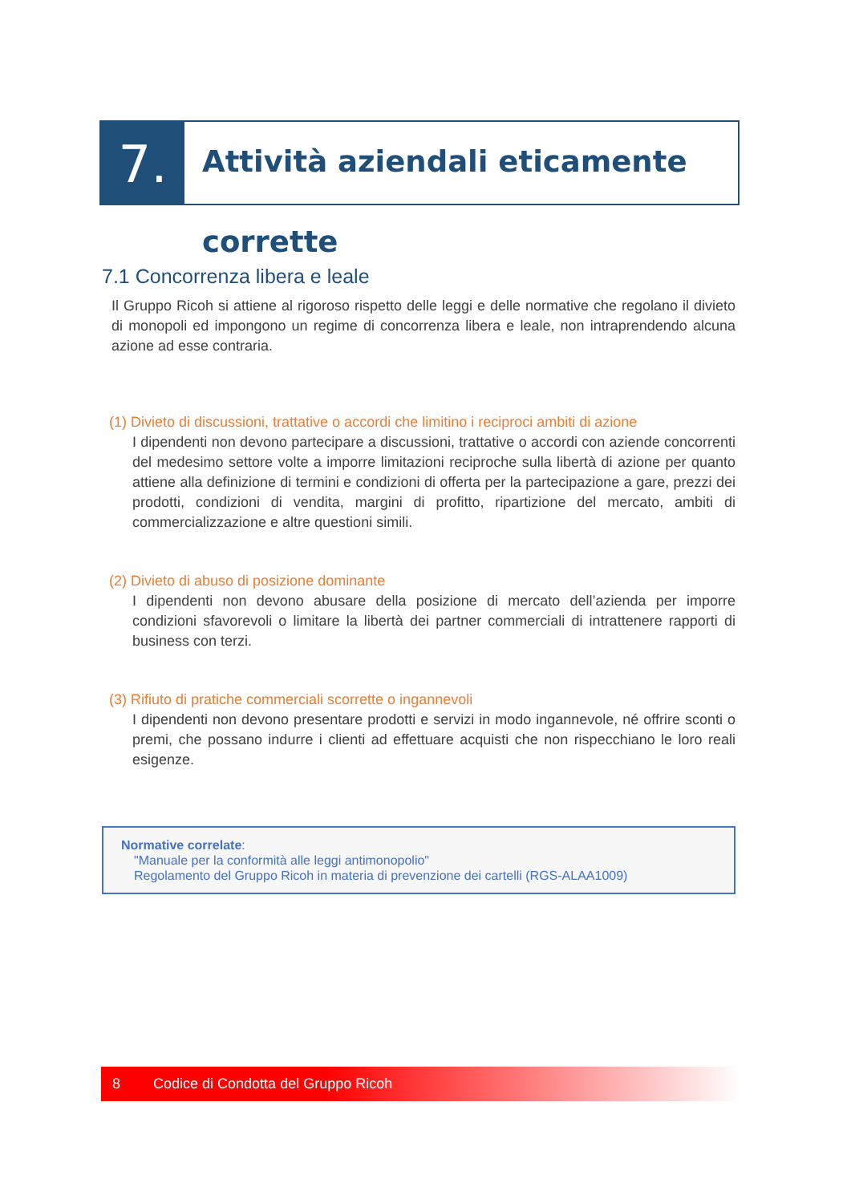7.
Attività aziendali eticamente corrette
7.1 Concorrenza libera e leale
Il Gruppo Ricoh si attiene al rigoroso rispetto delle leggi e delle normative che regolano il divieto di monopoli ed impongono un regime di concorrenza libera e leale, non intraprendendo alcuna azione ad esse contraria.
(1) Divieto di discussioni, trattative o accordi che limitino i reciproci ambiti di azione
I dipendenti non devono partecipare a discussioni, trattative o accordi con aziende concorrenti del medesimo settore volte a imporre limitazioni reciproche sulla libertà di azione per quanto attiene alla definizione di termini e condizioni di offerta per la partecipazione a gare, prezzi dei prodotti, condizioni di vendita, margini di profitto, ripartizione del mercato, ambiti di commercializzazione e altre questioni simili.
(2) Divieto di abuso di posizione dominante
I dipendenti non devono abusare della posizione di mercato dell’azienda per imporre condizioni sfavorevoli o limitare la libertà dei partner commerciali di intrattenere rapporti di business con terzi.
(3) Rifiuto di pratiche commerciali scorrette o ingannevoli
I dipendenti non devono presentare prodotti e servizi in modo ingannevole, né offrire sconti o premi, che possano indurre i clienti ad effettuare acquisti che non rispecchiano le loro reali esigenze.
Normative correlate:
"Manuale per la conformità alle leggi antimonopolio"
Regolamento del Gruppo Ricoh in materia di prevenzione dei cartelli (RGS-ALAA1009)
8 Codice di Condotta del Gruppo Ricoh